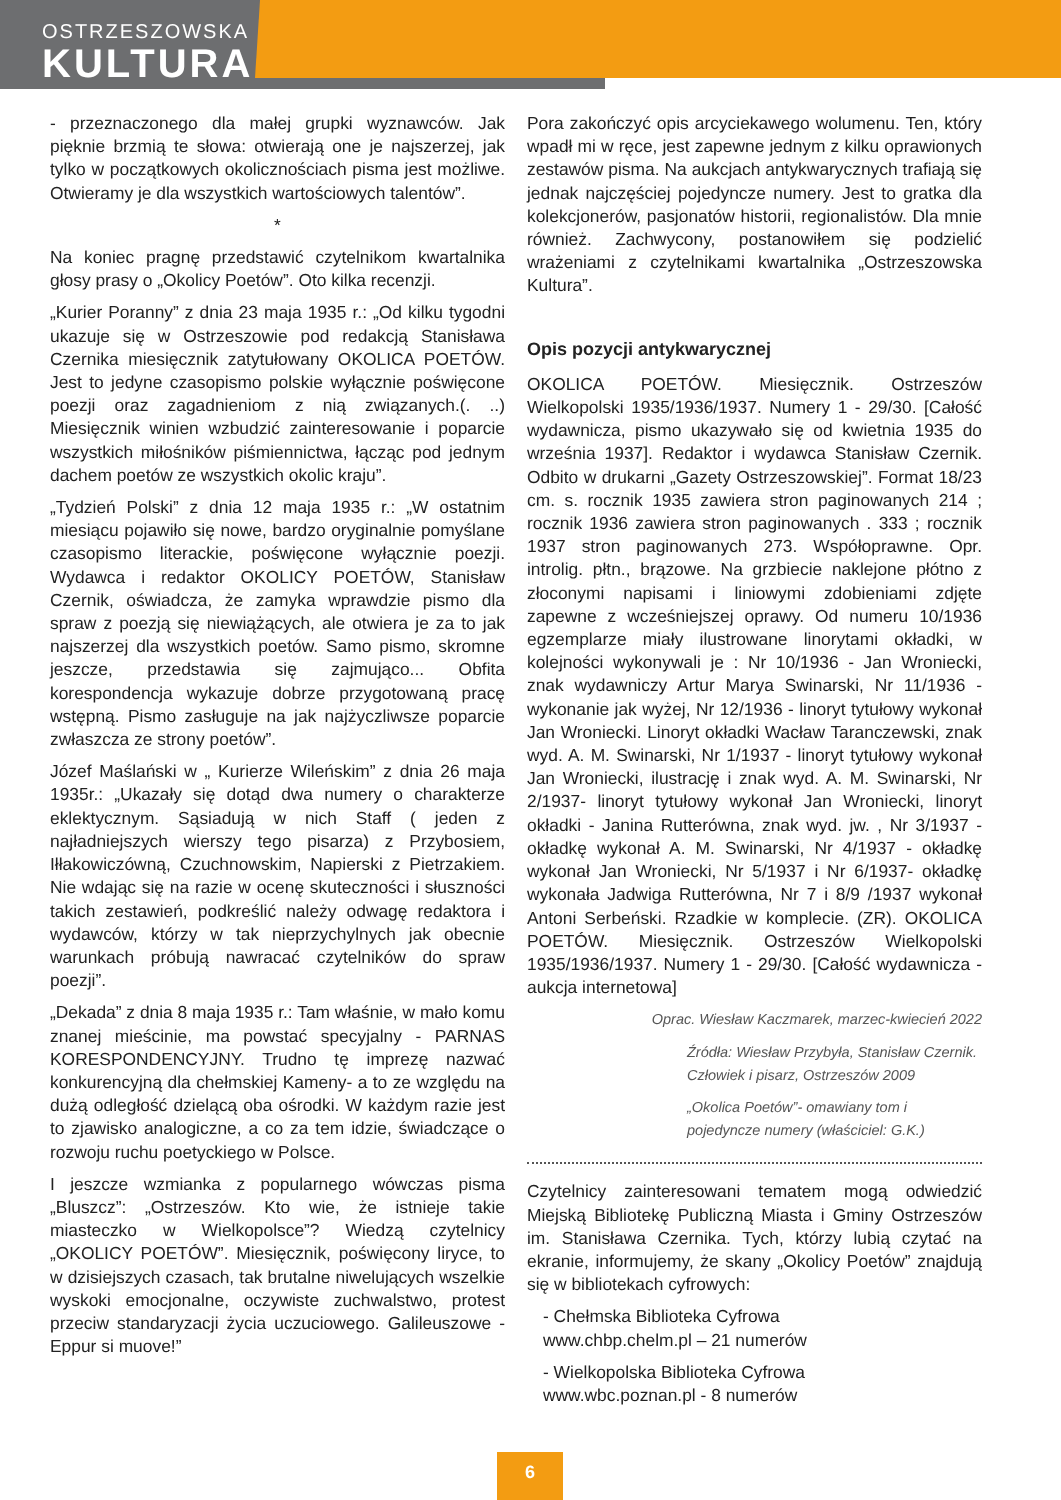OSTRZESZOWSKA
KULTURA
- przeznaczonego dla małej grupki wyznawców. Jak pięknie brzmią te słowa: otwierają one je najszerzej, jak tylko w początkowych okolicznościach pisma jest możliwe. Otwieramy je dla wszystkich wartościowych talentów”.
*
Na koniec pragnę przedstawić czytelnikom kwartalnika głosy prasy o „Okolicy Poetów”. Oto kilka recenzji.
„Kurier Poranny” z dnia 23 maja 1935 r.: „Od kilku tygodni ukazuje się w Ostrzeszowie pod redakcją Stanisława Czernika miesięcznik zatytułowany OKOLICA POETÓW. Jest to jedyne czasopismo polskie wyłącznie poświęcone poezji oraz zagadnieniom z nią związanych.(. ..) Miesięcznik winien wzbudzić zainteresowanie i poparcie wszystkich miłośników piśmiennictwa, łącząc pod jednym dachem poetów ze wszystkich okolic kraju”.
„Tydzień Polski” z dnia 12 maja 1935 r.: „W ostatnim miesiącu pojawiło się nowe, bardzo oryginalnie pomyślane czasopismo literackie, poświęcone wyłącznie poezji. Wydawca i redaktor OKOLICY POETÓW, Stanisław Czernik, oświadcza, że zamyka wprawdzie pismo dla spraw z poezją się niewiążących, ale otwiera je za to jak najszerzej dla wszystkich poetów. Samo pismo, skromne jeszcze, przedstawia się zajmująco... Obfita korespondencja wykazuje dobrze przygotowaną pracę wstępną. Pismo zasługuje na jak najżyczliwsze poparcie zwłaszcza ze strony poetów”.
Józef Maślański w „ Kurierze Wileńskim” z dnia 26 maja 1935r.: „Ukazały się dotąd dwa numery o charakterze eklektycznym. Sąsiadują w nich Staff ( jeden z najładniejszych wierszy tego pisarza) z Przybosiem, Iłłakowiczówną, Czuchnowskim, Napierski z Pietrzakiem. Nie wdając się na razie w ocenę skuteczności i słuszności takich zestawień, podkreślić należy odwagę redaktora i wydawców, którzy w tak nieprzychylnych jak obecnie warunkach próbują nawracać czytelników do spraw poezji”.
„Dekada” z dnia 8 maja 1935 r.: Tam właśnie, w mało komu znanej mieścinie, ma powstać specyjalny - PARNAS KORESPONDENCYJNY. Trudno tę imprezę nazwać konkurencyjną dla chełmskiej Kameny- a to ze względu na dużą odległość dzielącą oba ośrodki. W każdym razie jest to zjawisko analogiczne, a co za tem idzie, świadczące o rozwoju ruchu poetyckiego w Polsce.
I jeszcze wzmianka z popularnego wówczas pisma „Bluszcz”: „Ostrzeszów. Kto wie, że istnieje takie miasteczko w Wielkopolsce”? Wiedzą czytelnicy „OKOLICY POETÓW”. Miesięcznik, poświęcony liryce, to w dzisiejszych czasach, tak brutalne niwelujących wszelkie wyskoki emocjonalne, oczywiste zuchwalstwo, protest przeciw standaryzacji życia uczuciowego. Galileuszowe - Eppur si muove!”
Pora zakończyć opis arcyciekawego wolumenu. Ten, który wpadł mi w ręce, jest zapewne jednym z kilku oprawionych zestawów pisma. Na aukcjach antykwarycznych trafiają się jednak najczęściej pojedyncze numery. Jest to gratka dla kolekcjonerów, pasjonatów historii, regionalistów. Dla mnie również. Zachwycony, postanowiłem się podzielić wrażeniami z czytelnikami kwartalnika „Ostrzeszowska Kultura”.
Opis pozycji antykwarycznej
OKOLICA POETÓW. Miesięcznik. Ostrzeszów Wielkopolski 1935/1936/1937. Numery 1 - 29/30. [Całość wydawnicza, pismo ukazywało się od kwietnia 1935 do września 1937]. Redaktor i wydawca Stanisław Czernik. Odbito w drukarni „Gazety Ostrzeszowskiej”. Format 18/23 cm. s. rocznik 1935 zawiera stron paginowanych 214 ; rocznik 1936 zawiera stron paginowanych . 333 ; rocznik 1937 stron paginowanych 273. Współoprawne. Opr. introlig. płtn., brązowe. Na grzbiecie naklejone płótno z złoconymi napisami i liniowymi zdobieniami zdjęte zapewne z wcześniejszej oprawy. Od numeru 10/1936 egzemplarze miały ilustrowane linorytami okładki, w kolejności wykonywali je : Nr 10/1936 - Jan Wroniecki, znak wydawniczy Artur Marya Swinarski, Nr 11/1936 - wykonanie jak wyżej, Nr 12/1936 - linoryt tytułowy wykonał Jan Wroniecki. Linoryt okładki Wacław Taranczewski, znak wyd. A. M. Swinarski, Nr 1/1937 - linoryt tytułowy wykonał Jan Wroniecki, ilustrację i znak wyd. A. M. Swinarski, Nr 2/1937- linoryt tytułowy wykonał Jan Wroniecki, linoryt okładki - Janina Rutterówna, znak wyd. jw. , Nr 3/1937 - okładkę wykonał A. M. Swinarski, Nr 4/1937 - okładkę wykonał Jan Wroniecki, Nr 5/1937 i Nr 6/1937- okładkę wykonała Jadwiga Rutterówna, Nr 7 i 8/9 /1937 wykonał Antoni Serbeński. Rzadkie w komplecie. (ZR). OKOLICA POETÓW. Miesięcznik. Ostrzeszów Wielkopolski 1935/1936/1937. Numery 1 - 29/30. [Całość wydawnicza - aukcja internetowa]
Oprac. Wiesław Kaczmarek, marzec-kwiecień 2022
Źródła: Wiesław Przybyła, Stanisław Czernik. Człowiek i pisarz, Ostrzeszów 2009
„Okolica Poetów”- omawiany tom i pojedyncze numery (właściciel: G.K.)
Czytelnicy zainteresowani tematem mogą odwiedzić Miejską Bibliotekę Publiczną Miasta i Gminy Ostrzeszów im. Stanisława Czernika. Tych, którzy lubią czytać na ekranie, informujemy, że skany „Okolicy Poetów” znajdują się w bibliotekach cyfrowych:
- Chełmska Biblioteka Cyfrowa
www.chbp.chelm.pl – 21 numerów
- Wielkopolska Biblioteka Cyfrowa
www.wbc.poznan.pl - 8 numerów
6